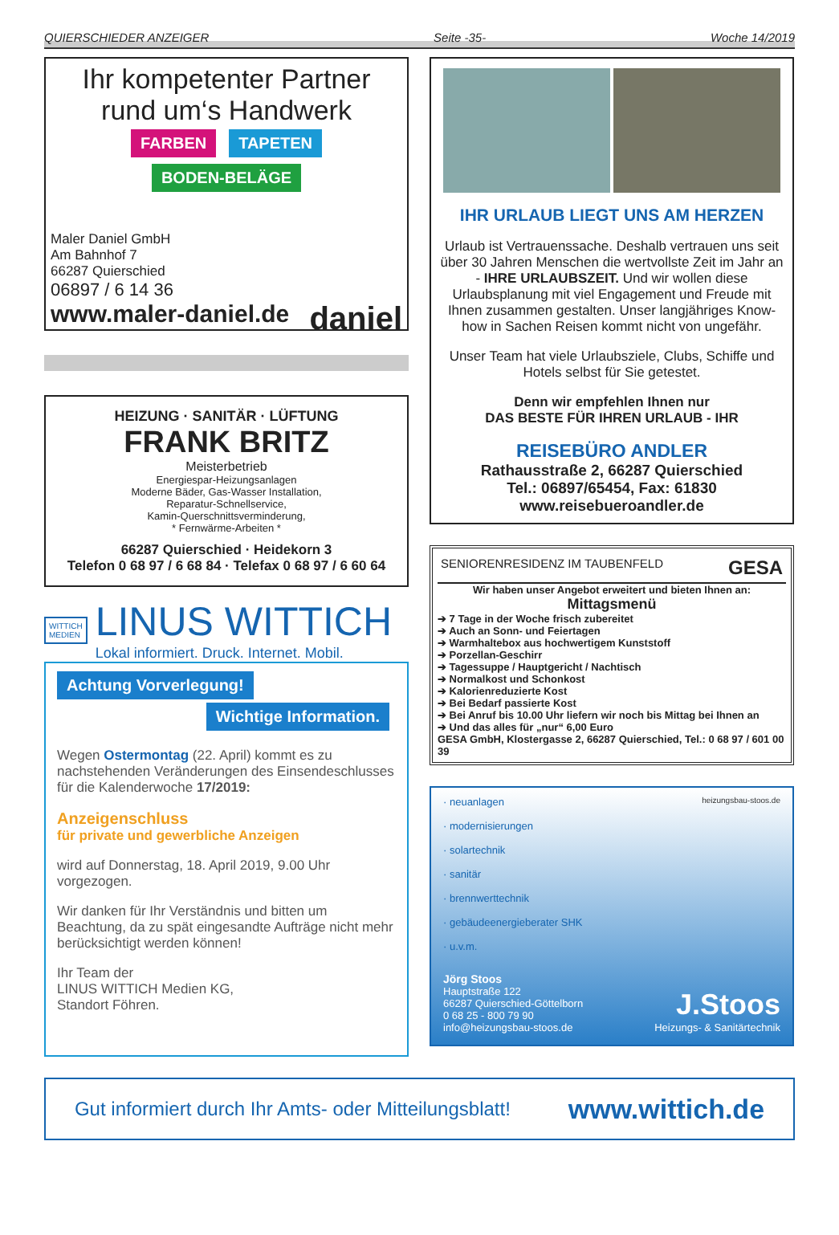QUIERSCHIEDER ANZEIGER Seite -35- Woche 14/2019
Ihr kompetenter Partner
rund um‘s Handwerk
FARBEN TAPETEN BODEN-BELÄGE
Maler Daniel GmbH
Am Bahnhof 7
66287 Quierschied
06897 / 6 14 36
www.maler-daniel.de daniel
HEIZUNG · SANITÄR · LÜFTUNG
FRANK BRITZ
Meisterbetrieb
Energiespar-Heizungsanlagen
Moderne Bäder, Gas-Wasser Installation,
Reparatur-Schnellservice,
Kamin-Querschnittsverminderung,
* Fernwärme-Arbeiten *
66287 Quierschied · Heidekorn 3
Telefon 0 68 97 / 6 68 84 · Telefax 0 68 97 / 6 60 64
WITTICH
MEDIEN
LINUS WITTICH
Lokal informiert. Druck. Internet. Mobil.
Achtung Vorverlegung!
Wichtige Information.
Wegen Ostermontag (22. April) kommt es zu nachstehenden Veränderungen des Einsendeschlusses für die Kalenderwoche 17/2019:
Anzeigenschluss
für private und gewerbliche Anzeigen
wird auf Donnerstag, 18. April 2019, 9.00 Uhr vorgezogen.
Wir danken für Ihr Verständnis und bitten um Beachtung, da zu spät eingesandte Aufträge nicht mehr berücksichtigt werden können!
Ihr Team der
LINUS WITTICH Medien KG,
Standort Föhren.
IHR URLAUB LIEGT UNS AM HERZEN
Urlaub ist Vertrauenssache. Deshalb vertrauen uns seit über 30 Jahren Menschen die wertvollste Zeit im Jahr an - IHRE URLAUBSZEIT. Und wir wollen diese Urlaubsplanung mit viel Engagement und Freude mit Ihnen zusammen gestalten. Unser langjähriges Know-how in Sachen Reisen kommt nicht von ungefähr.
Unser Team hat viele Urlaubsziele, Clubs, Schiffe und Hotels selbst für Sie getestet.
Denn wir empfehlen Ihnen nur
DAS BESTE FÜR IHREN URLAUB - IHR
REISEBÜRO ANDLER
Rathausstraße 2, 66287 Quierschied
Tel.: 06897/65454, Fax: 61830
www.reisebueroandler.de
SENIORENRESIDENZ IM TAUBENFELD GESA
Wir haben unser Angebot erweitert und bieten Ihnen an:
Mittagsmenü
➔ 7 Tage in der Woche frisch zubereitet
➔ Auch an Sonn- und Feiertagen
➔ Warmhaltebox aus hochwertigem Kunststoff
➔ Porzellan-Geschirr
➔ Tagessuppe / Hauptgericht / Nachtisch
➔ Normalkost und Schonkost
➔ Kalorienreduzierte Kost
➔ Bei Bedarf passierte Kost
➔ Bei Anruf bis 10.00 Uhr liefern wir noch bis Mittag bei Ihnen an
➔ Und das alles für „nur“ 6,00 Euro
GESA GmbH, Klostergasse 2, 66287 Quierschied, Tel.: 0 68 97 / 601 00 39
heizungsbau-stoos.de
· neuanlagen
· modernisierungen
· solartechnik
· sanitär
· brennwerttechnik
· gebäudeenergieberater SHK
· u.v.m.
Jörg Stoos
Hauptstraße 122
66287 Quierschied-Göttelborn
0 68 25 - 800 79 90
info@heizungsbau-stoos.de
J.Stoos
Heizungs- & Sanitärtechnik
Gut informiert durch Ihr Amts- oder Mitteilungsblatt! www.wittich.de